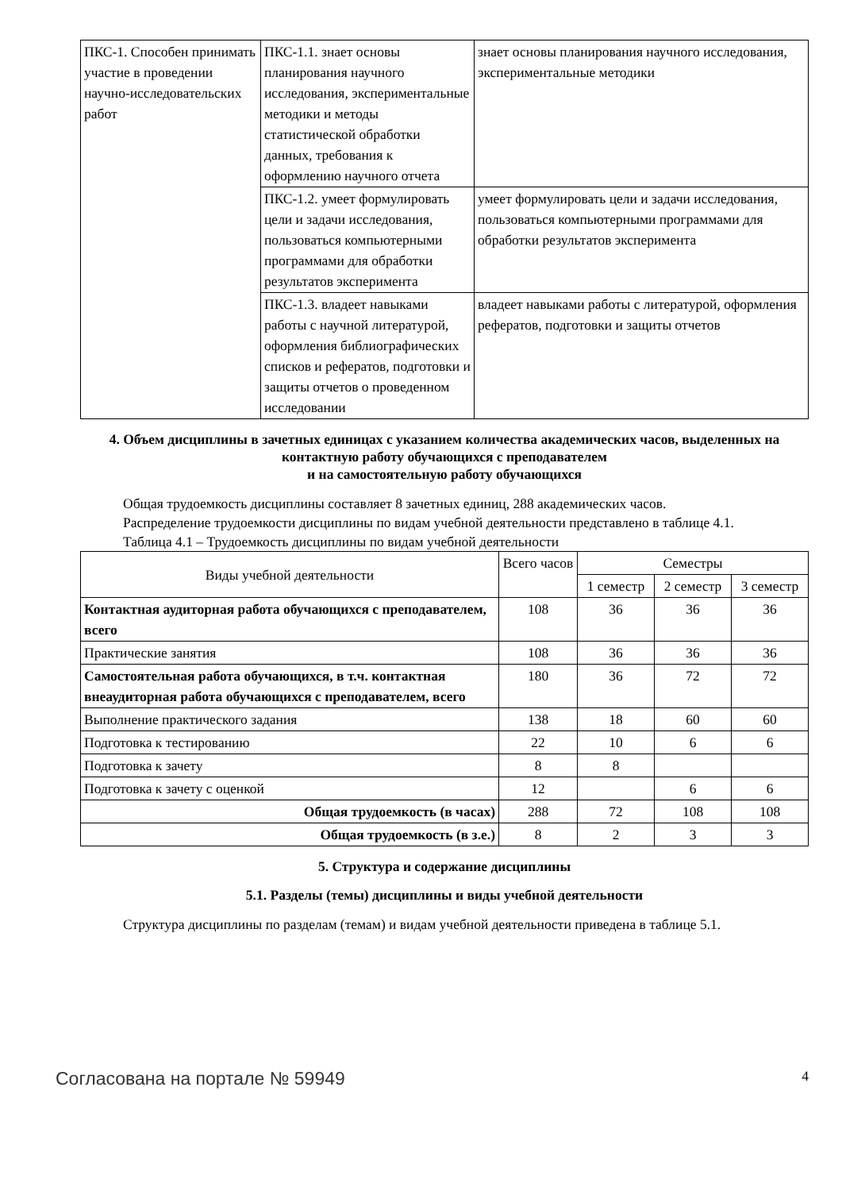| ПКС-1. Способен принимать участие в проведении научно-исследовательских работ | ПКС-1.1. знает основы планирования научного исследования, экспериментальные методики и методы статистической обработки данных, требования к оформлению научного отчета | знает основы планирования научного исследования, экспериментальные методики |
| | ПКС-1.2. умеет формулировать цели и задачи исследования, пользоваться компьютерными программами для обработки результатов эксперимента | умеет формулировать цели и задачи исследования, пользоваться компьютерными программами для обработки результатов эксперимента |
| | ПКС-1.3. владеет навыками работы с научной литературой, оформления библиографических списков и рефератов, подготовки и защиты отчетов о проведенном исследовании | владеет навыками работы с литературой, оформления рефератов, подготовки и защиты отчетов |
4. Объем дисциплины в зачетных единицах с указанием количества академических часов, выделенных на контактную работу обучающихся с преподавателем
и на самостоятельную работу обучающихся
Общая трудоемкость дисциплины составляет 8 зачетных единиц, 288 академических часов.
Распределение трудоемкости дисциплины по видам учебной деятельности представлено в таблице 4.1.
Таблица 4.1 – Трудоемкость дисциплины по видам учебной деятельности
| Виды учебной деятельности | Всего часов | Семестры | | |
| --- | --- | --- | --- | --- |
| | | 1 семестр | 2 семестр | 3 семестр |
| Контактная аудиторная работа обучающихся с преподавателем, всего | 108 | 36 | 36 | 36 |
| Практические занятия | 108 | 36 | 36 | 36 |
| Самостоятельная работа обучающихся, в т.ч. контактная внеаудиторная работа обучающихся с преподавателем, всего | 180 | 36 | 72 | 72 |
| Выполнение практического задания | 138 | 18 | 60 | 60 |
| Подготовка к тестированию | 22 | 10 | 6 | 6 |
| Подготовка к зачету | 8 | 8 | | |
| Подготовка к зачету с оценкой | 12 | | 6 | 6 |
| Общая трудоемкость (в часах) | 288 | 72 | 108 | 108 |
| Общая трудоемкость (в з.е.) | 8 | 2 | 3 | 3 |
5. Структура и содержание дисциплины
5.1. Разделы (темы) дисциплины и виды учебной деятельности
Структура дисциплины по разделам (темам) и видам учебной деятельности приведена в таблице 5.1.
Согласована на портале № 59949 4